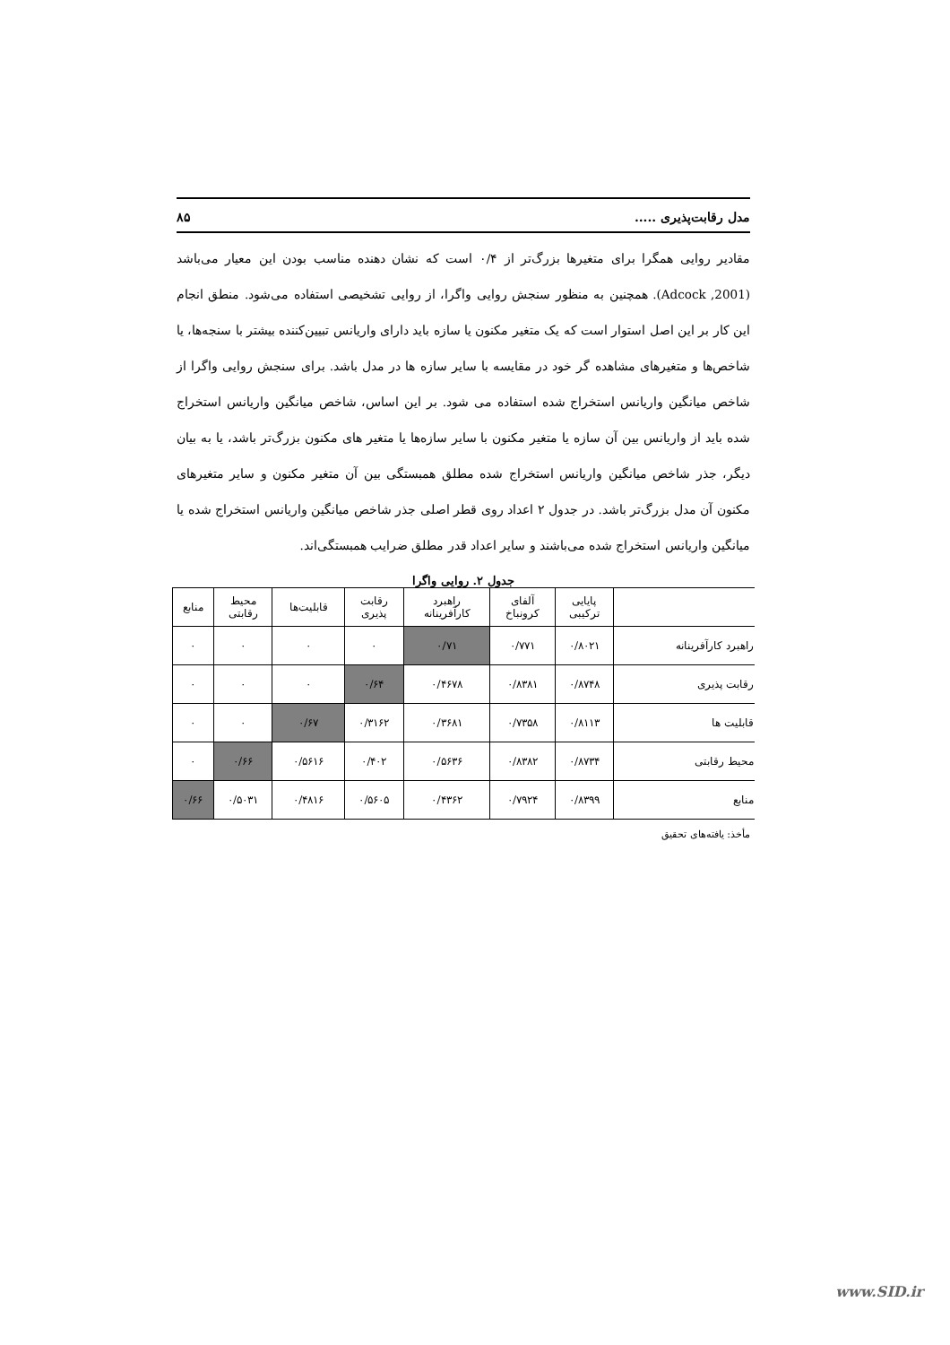مدل رقابت‌پذیری ..... ۸۵
مقادیر روایی همگرا برای متغیرها بزرگ‌تر از ۰/۴ است که نشان دهنده مناسب بودن این معیار می‌باشد (Adcock ,2001). همچنین به منظور سنجش روایی واگرا، از روایی تشخیصی استفاده می‌شود. منطق انجام این کار بر این اصل استوار است که یک متغیر مکنون یا سازه باید دارای واریانس تبیین‌کننده بیشتر با سنجه‌ها، یا شاخص‌ها و متغیرهای مشاهده گر خود در مقایسه با سایر سازه ها در مدل باشد. برای سنجش روایی واگرا از شاخص میانگین واریانس استخراج شده استفاده می شود. بر این اساس، شاخص میانگین واریانس استخراج شده باید از واریانس بین آن سازه یا متغیر مکنون با سایر سازه‌ها یا متغیر های مکنون بزرگ‌تر باشد، یا به بیان دیگر، جذر شاخص میانگین واریانس استخراج شده مطلق همبستگی بین آن متغیر مکنون و سایر متغیرهای مکنون آن مدل بزرگ‌تر باشد. در جدول ۲ اعداد روی قطر اصلی جذر شاخص میانگین واریانس استخراج شده یا میانگین واریانس استخراج شده می‌باشند و سایر اعداد قدر مطلق ضرایب همبستگی‌اند.
جدول ۲. روایی واگرا
| | پایایی ترکیبی | آلفای کرونباخ | راهبرد کارآفرینانه | رقابت پذیری | قابلیت‌ها | محیط رقابتی | منابع |
| --- | --- | --- | --- | --- | --- | --- | --- |
| راهبرد کارآفرینانه | ۰/۸۰۲۱ | ۰/۷۷۱ | ۰/۷۱ | ۰ | ۰ | ۰ | ۰ |
| رقابت پذیری | ۰/۸۷۴۸ | ۰/۸۳۸۱ | ۰/۴۶۷۸ | ۰/۶۴ | ۰ | ۰ | ۰ |
| قابلیت ها | ۰/۸۱۱۳ | ۰/۷۳۵۸ | ۰/۳۶۸۱ | ۰/۳۱۶۲ | ۰/۶۷ | ۰ | ۰ |
| محیط رقابتی | ۰/۸۷۳۴ | ۰/۸۳۸۲ | ۰/۵۶۳۶ | ۰/۴۰۲ | ۰/۵۶۱۶ | ۰/۶۶ | ۰ |
| منابع | ۰/۸۳۹۹ | ۰/۷۹۲۴ | ۰/۴۳۶۲ | ۰/۵۶۰۵ | ۰/۴۸۱۶ | ۰/۵۰۳۱ | ۰/۶۶ |
مأخذ: یافته‌های تحقیق
www.SID.ir